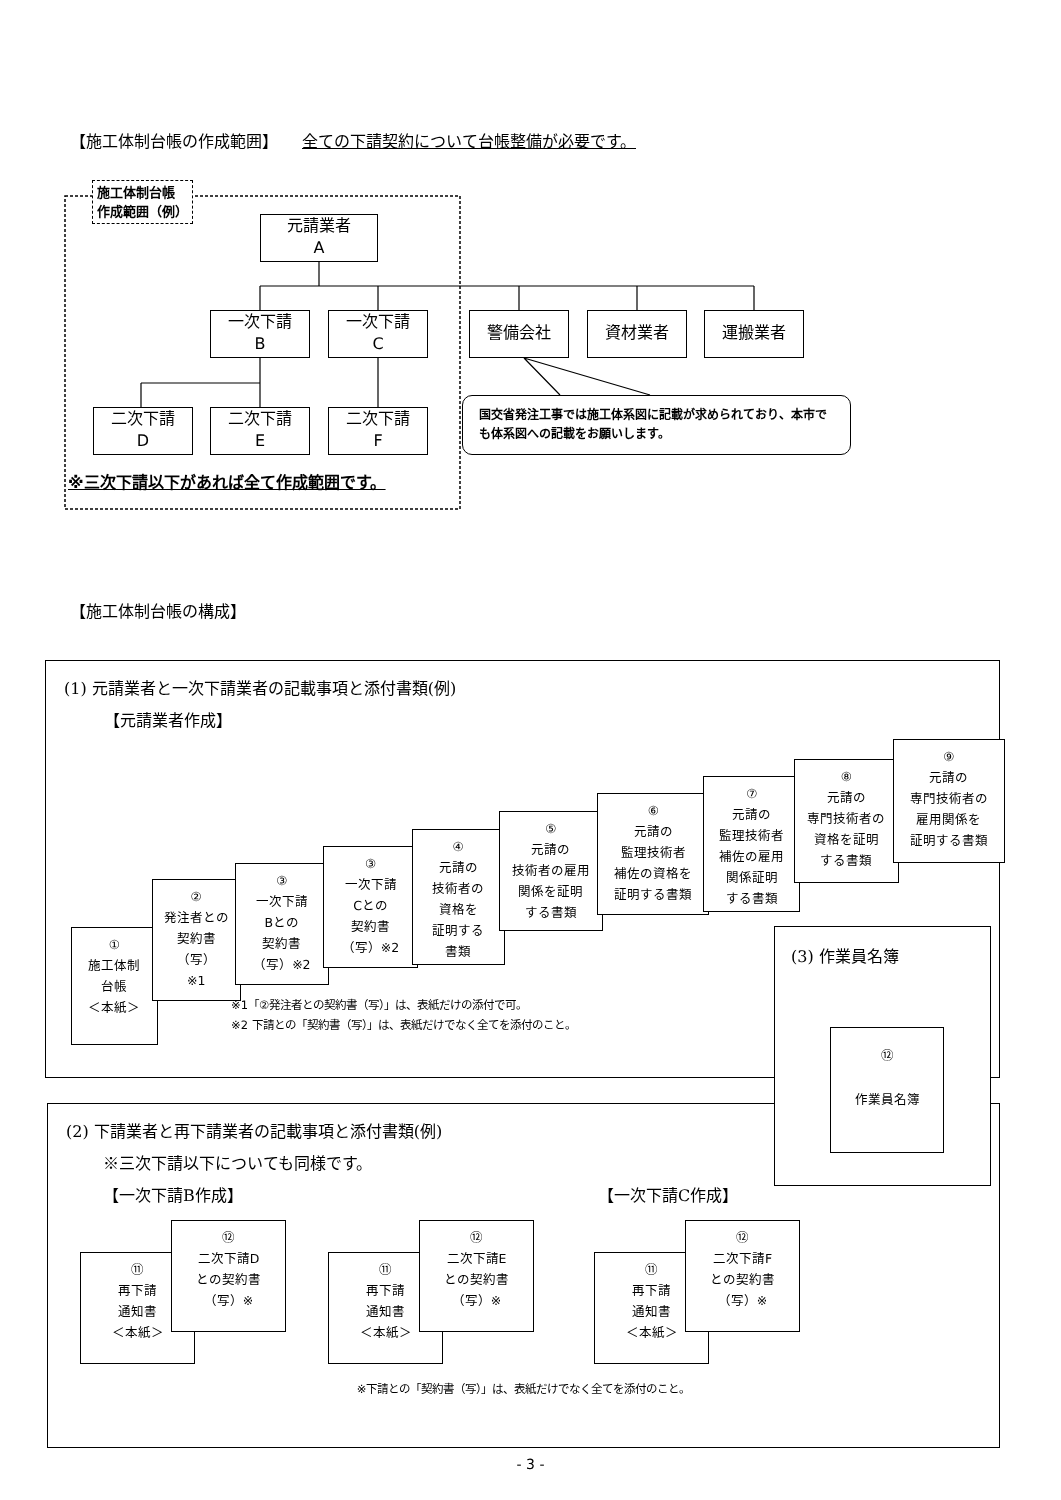【施工体制台帳の作成範囲】 全ての下請契約について台帳整備が必要です。
施工体制台帳
作成範囲（例）
元請業者
A
一次下請
B
一次下請
C
警備会社 資材業者 運搬業者
二次下請
D
二次下請
E
二次下請
F
国交省発注工事では施工体系図に記載が求められており、本市でも体系図への記載をお願いします。
※三次下請以下があれば全て作成範囲です。
【施工体制台帳の構成】
(1) 元請業者と一次下請業者の記載事項と添付書類(例)
【元請業者作成】
①
施工体制
台帳
＜本紙＞
②
発注者との
契約書
（写）
※1
③
一次下請
Bとの
契約書
（写）※2
③
一次下請
Cとの
契約書
（写）※2
④
元請の
技術者の
資格を
証明する
書類
⑤
元請の
技術者の雇用
関係を証明
する書類
⑥
元請の
監理技術者
補佐の資格を
証明する書類
⑦
元請の
監理技術者
補佐の雇用
関係証明
する書類
⑧
元請の
専門技術者の
資格を証明
する書類
⑨
元請の
専門技術者の
雇用関係を
証明する書類
※1「②発注者との契約書（写）」は、表紙だけの添付で可。
※2 下請との「契約書（写）」は、表紙だけでなく全てを添付のこと。
(3) 作業員名簿
⑫
作業員名簿
(2) 下請業者と再下請業者の記載事項と添付書類(例)
※三次下請以下についても同様です。
【一次下請B作成】 【一次下請C作成】
⑪
再下請
通知書
＜本紙＞
⑫
二次下請D
との契約書
（写）※
⑪
再下請
通知書
＜本紙＞
⑫
二次下請E
との契約書
（写）※
⑪
再下請
通知書
＜本紙＞
⑫
二次下請F
との契約書
（写）※
※下請との「契約書（写）」は、表紙だけでなく全てを添付のこと。
- 3 -